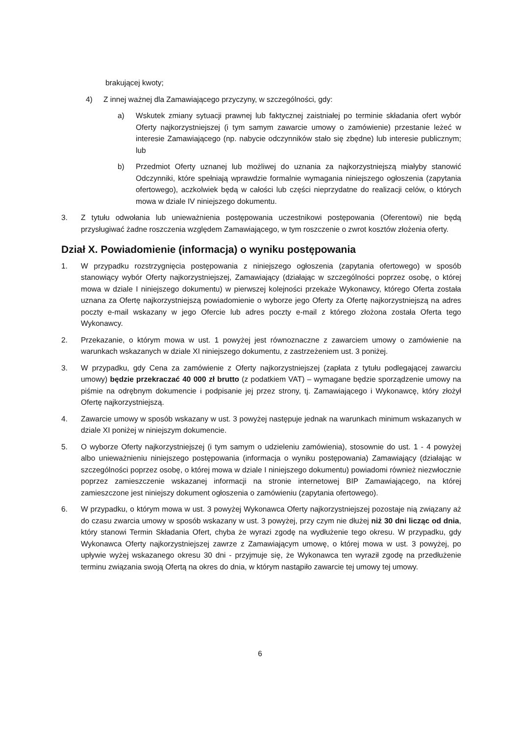brakującej kwoty;
4) Z innej ważnej dla Zamawiającego przyczyny, w szczególności, gdy:
a) Wskutek zmiany sytuacji prawnej lub faktycznej zaistniałej po terminie składania ofert wybór Oferty najkorzystniejszej (i tym samym zawarcie umowy o zamówienie) przestanie leżeć w interesie Zamawiającego (np. nabycie odczynników stało się zbędne) lub interesie publicznym; lub
b) Przedmiot Oferty uznanej lub możliwej do uznania za najkorzystniejszą miałyby stanowić Odczynniki, które spełniają wprawdzie formalnie wymagania niniejszego ogłoszenia (zapytania ofertowego), aczkolwiek będą w całości lub części nieprzydatne do realizacji celów, o których mowa w dziale IV niniejszego dokumentu.
3. Z tytułu odwołania lub unieważnienia postępowania uczestnikowi postępowania (Oferentowi) nie będą przysługiwać żadne roszczenia względem Zamawiającego, w tym roszczenie o zwrot kosztów złożenia oferty.
Dział X. Powiadomienie (informacja) o wyniku postępowania
1. W przypadku rozstrzygnięcia postępowania z niniejszego ogłoszenia (zapytania ofertowego) w sposób stanowiący wybór Oferty najkorzystniejszej, Zamawiający (działając w szczególności poprzez osobę, o której mowa w dziale I niniejszego dokumentu) w pierwszej kolejności przekaże Wykonawcy, którego Oferta została uznana za Ofertę najkorzystniejszą powiadomienie o wyborze jego Oferty za Ofertę najkorzystniejszą na adres poczty e-mail wskazany w jego Ofercie lub adres poczty e-mail z którego złożona została Oferta tego Wykonawcy.
2. Przekazanie, o którym mowa w ust. 1 powyżej jest równoznaczne z zawarciem umowy o zamówienie na warunkach wskazanych w dziale XI niniejszego dokumentu, z zastrzeżeniem ust. 3 poniżej.
3. W przypadku, gdy Cena za zamówienie z Oferty najkorzystniejszej (zapłata z tytułu podlegającej zawarciu umowy) będzie przekraczać 40 000 zł brutto (z podatkiem VAT) – wymagane będzie sporządzenie umowy na piśmie na odrębnym dokumencie i podpisanie jej przez strony, tj. Zamawiającego i Wykonawcę, który złożył Ofertę najkorzystniejszą.
4. Zawarcie umowy w sposób wskazany w ust. 3 powyżej następuje jednak na warunkach minimum wskazanych w dziale XI poniżej w niniejszym dokumencie.
5. O wyborze Oferty najkorzystniejszej (i tym samym o udzieleniu zamówienia), stosownie do ust. 1 - 4 powyżej albo unieważnieniu niniejszego postępowania (informacja o wyniku postępowania) Zamawiający (działając w szczególności poprzez osobę, o której mowa w dziale I niniejszego dokumentu) powiadomi również niezwłocznie poprzez zamieszczenie wskazanej informacji na stronie internetowej BIP Zamawiającego, na której zamieszczone jest niniejszy dokument ogłoszenia o zamówieniu (zapytania ofertowego).
6. W przypadku, o którym mowa w ust. 3 powyżej Wykonawca Oferty najkorzystniejszej pozostaje nią związany aż do czasu zwarcia umowy w sposób wskazany w ust. 3 powyżej, przy czym nie dłużej niż 30 dni licząc od dnia, który stanowi Termin Składania Ofert, chyba że wyrazi zgodę na wydłużenie tego okresu. W przypadku, gdy Wykonawca Oferty najkorzystniejszej zawrze z Zamawiającym umowę, o której mowa w ust. 3 powyżej, po upływie wyżej wskazanego okresu 30 dni - przyjmuje się, że Wykonawca ten wyraził zgodę na przedłużenie terminu związania swoją Ofertą na okres do dnia, w którym nastąpiło zawarcie tej umowy tej umowy.
6